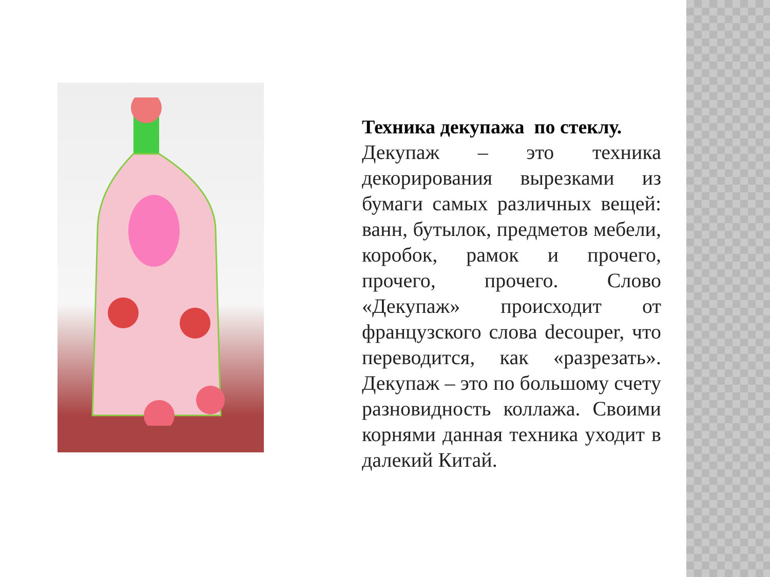Техника декупажа по стеклу.
Декупаж – это техника декорирования вырезками из бумаги самых различных вещей: ванн, бутылок, предметов мебели, коробок, рамок и прочего, прочего, прочего. Слово «Декупаж» происходит от французского слова decouper, что переводится, как «разрезать». Декупаж – это по большому счету разновидность коллажа. Своими корнями данная техника уходит в далекий Китай.